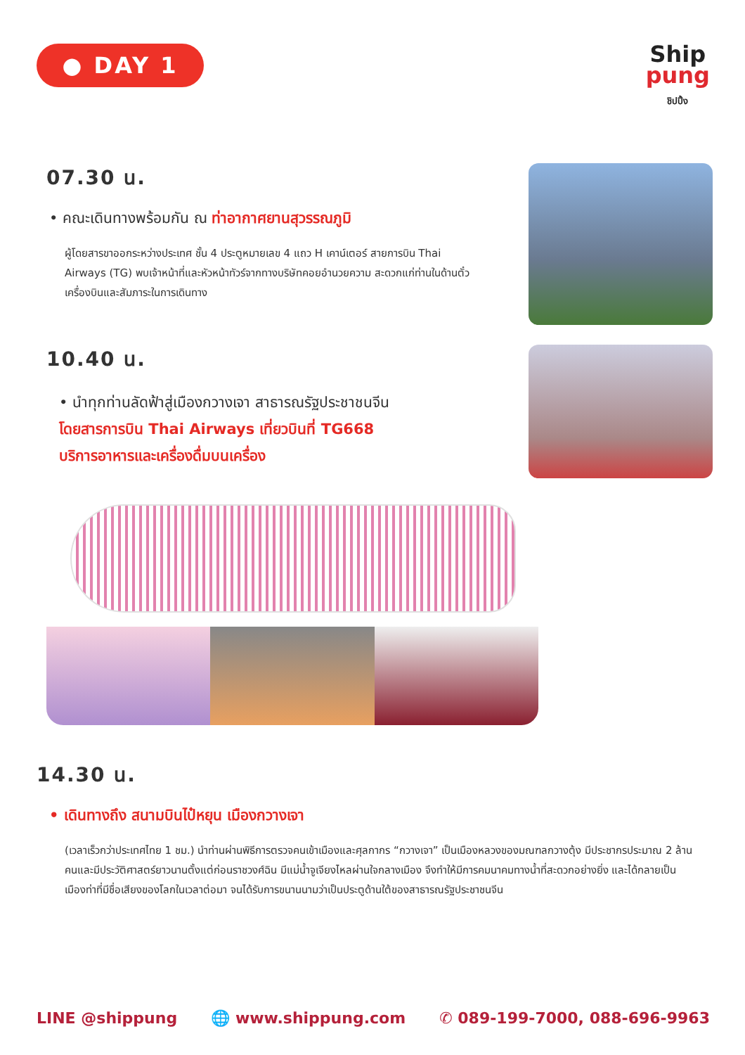● DAY 1
Ship
pung
ชิปปิ้ง
07.30 น.
• คณะเดินทางพร้อมกัน ณ ท่าอากาศยานสุวรรณภูมิ
ผู้โดยสารขาออกระหว่างประเทศ ชั้น 4 ประตูหมายเลข 4 แถว H เคาน์เตอร์ สายการบิน Thai Airways (TG) พบเจ้าหน้าที่และหัวหน้าทัวร์จากทางบริษัทคอยอำนวยความ สะดวกแก่ท่านในด้านตั๋วเครื่องบินและสัมภาระในการเดินทาง
10.40 น.
• นำทุกท่านลัดฟ้าสู่เมืองกวางเจา สาธารณรัฐประชาชนจีน
โดยสารการบิน Thai Airways เที่ยวบินที่ TG668
บริการอาหารและเครื่องดื่มบนเครื่อง
14.30 น.
• เดินทางถึง สนามบินไป๋หยุน เมืองกวางเจา
(เวลาเร็วกว่าประเทศไทย 1 ชม.) นำท่านผ่านพิธีการตรวจคนเข้าเมืองและศุลกากร “กวางเจา” เป็นเมืองหลวงของมณฑลกวางตุ้ง มีประชากรประมาณ 2 ล้านคนและมีประวัติศาสตร์ยาวนานตั้งแต่ก่อนราชวงศ์ฉิน มีแม่น้ำจูเจียงไหลผ่านใจกลางเมือง จึงทำให้มีการคมนาคมทางน้ำที่สะดวกอย่างยิ่ง และได้กลายเป็นเมืองท่าที่มีชื่อเสียงของโลกในเวลาต่อมา จนได้รับการขนานนามว่าเป็นประตูด้านใต้ของสาธารณรัฐประชาชนจีน
LINE @shippung 🌐 www.shippung.com ✆ 089-199-7000, 088-696-9963